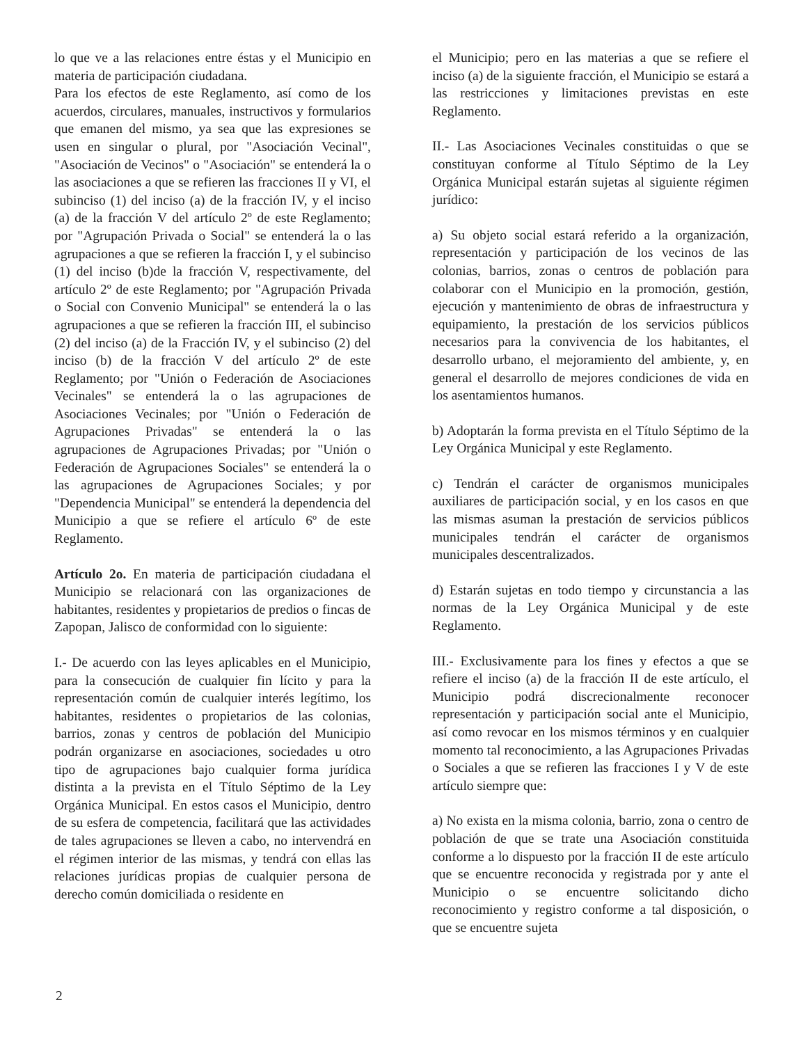lo que ve a las relaciones entre éstas y el Municipio en materia de participación ciudadana.
Para los efectos de este Reglamento, así como de los acuerdos, circulares, manuales, instructivos y formularios que emanen del mismo, ya sea que las expresiones se usen en singular o plural, por "Asociación Vecinal", "Asociación de Vecinos" o "Asociación" se entenderá la o las asociaciones a que se refieren las fracciones II y VI, el subinciso (1) del inciso (a) de la fracción IV, y el inciso (a) de la fracción V del artículo 2º de este Reglamento; por "Agrupación Privada o Social" se entenderá la o las agrupaciones a que se refieren la fracción I, y el subinciso (1) del inciso (b)de la fracción V, respectivamente, del artículo 2º de este Reglamento; por "Agrupación Privada o Social con Convenio Municipal" se entenderá la o las agrupaciones a que se refieren la fracción III, el subinciso (2) del inciso (a) de la Fracción IV, y el subinciso (2) del inciso (b) de la fracción V del artículo 2º de este Reglamento; por "Unión o Federación de Asociaciones Vecinales" se entenderá la o las agrupaciones de Asociaciones Vecinales; por "Unión o Federación de Agrupaciones Privadas" se entenderá la o las agrupaciones de Agrupaciones Privadas; por "Unión o Federación de Agrupaciones Sociales" se entenderá la o las agrupaciones de Agrupaciones Sociales; y por "Dependencia Municipal" se entenderá la dependencia del Municipio a que se refiere el artículo 6º de este Reglamento.
Artículo 2o. En materia de participación ciudadana el Municipio se relacionará con las organizaciones de habitantes, residentes y propietarios de predios o fincas de Zapopan, Jalisco de conformidad con lo siguiente:
I.- De acuerdo con las leyes aplicables en el Municipio, para la consecución de cualquier fin lícito y para la representación común de cualquier interés legítimo, los habitantes, residentes o propietarios de las colonias, barrios, zonas y centros de población del Municipio podrán organizarse en asociaciones, sociedades u otro tipo de agrupaciones bajo cualquier forma jurídica distinta a la prevista en el Título Séptimo de la Ley Orgánica Municipal. En estos casos el Municipio, dentro de su esfera de competencia, facilitará que las actividades de tales agrupaciones se lleven a cabo, no intervendrá en el régimen interior de las mismas, y tendrá con ellas las relaciones jurídicas propias de cualquier persona de derecho común domiciliada o residente en
el Municipio; pero en las materias a que se refiere el inciso (a) de la siguiente fracción, el Municipio se estará a las restricciones y limitaciones previstas en este Reglamento.
II.- Las Asociaciones Vecinales constituidas o que se constituyan conforme al Título Séptimo de la Ley Orgánica Municipal estarán sujetas al siguiente régimen jurídico:
a) Su objeto social estará referido a la organización, representación y participación de los vecinos de las colonias, barrios, zonas o centros de población para colaborar con el Municipio en la promoción, gestión, ejecución y mantenimiento de obras de infraestructura y equipamiento, la prestación de los servicios públicos necesarios para la convivencia de los habitantes, el desarrollo urbano, el mejoramiento del ambiente, y, en general el desarrollo de mejores condiciones de vida en los asentamientos humanos.
b) Adoptarán la forma prevista en el Título Séptimo de la Ley Orgánica Municipal y este Reglamento.
c) Tendrán el carácter de organismos municipales auxiliares de participación social, y en los casos en que las mismas asuman la prestación de servicios públicos municipales tendrán el carácter de organismos municipales descentralizados.
d) Estarán sujetas en todo tiempo y circunstancia a las normas de la Ley Orgánica Municipal y de este Reglamento.
III.- Exclusivamente para los fines y efectos a que se refiere el inciso (a) de la fracción II de este artículo, el Municipio podrá discrecionalmente reconocer representación y participación social ante el Municipio, así como revocar en los mismos términos y en cualquier momento tal reconocimiento, a las Agrupaciones Privadas o Sociales a que se refieren las fracciones I y V de este artículo siempre que:
a) No exista en la misma colonia, barrio, zona o centro de población de que se trate una Asociación constituida conforme a lo dispuesto por la fracción II de este artículo que se encuentre reconocida y registrada por y ante el Municipio o se encuentre solicitando dicho reconocimiento y registro conforme a tal disposición, o que se encuentre sujeta
2